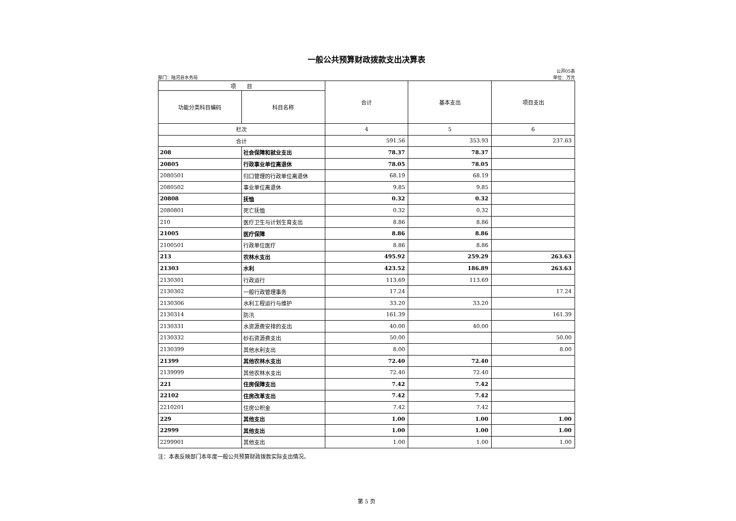一般公共预算财政拨款支出决算表
部门：陆河县水务局 公开05表
单位：万元
| 项 目 | | 合计 | 基本支出 | 项目支出 |
| --- | --- | --- | --- | --- |
| 功能分类科目编码 | 科目名称 | | | |
| 栏次 | | 4 | 5 | 6 |
| 合计 | | 591.56 | 353.93 | 237.63 |
| 208 | 社会保障和就业支出 | 78.37 | 78.37 | |
| 20805 | 行政事业单位离退休 | 78.05 | 78.05 | |
| 2080501 | 归口管理的行政单位离退休 | 68.19 | 68.19 | |
| 2080502 | 事业单位离退休 | 9.85 | 9.85 | |
| 20808 | 抚恤 | 0.32 | 0.32 | |
| 2080801 | 死亡抚恤 | 0.32 | 0.32 | |
| 210 | 医疗卫生与计划生育支出 | 8.86 | 8.86 | |
| 21005 | 医疗保障 | 8.86 | 8.86 | |
| 2100501 | 行政单位医疗 | 8.86 | 8.86 | |
| 213 | 农林水支出 | 495.92 | 259.29 | 263.63 |
| 21303 | 水利 | 423.52 | 186.89 | 263.63 |
| 2130301 | 行政运行 | 113.69 | 113.69 | |
| 2130302 | 一般行政管理事务 | 17.24 | | 17.24 |
| 2130306 | 水利工程运行与维护 | 33.20 | 33.20 | |
| 2130314 | 防汛 | 161.39 | | 161.39 |
| 2130331 | 水资源费安排的支出 | 40.00 | 40.00 | |
| 2130332 | 砂石资源费支出 | 50.00 | | 50.00 |
| 2130399 | 其他水利支出 | 8.00 | | 8.00 |
| 21399 | 其他农林水支出 | 72.40 | 72.40 | |
| 2139999 | 其他农林水支出 | 72.40 | 72.40 | |
| 221 | 住房保障支出 | 7.42 | 7.42 | |
| 22102 | 住房改革支出 | 7.42 | 7.42 | |
| 2210201 | 住房公积金 | 7.42 | 7.42 | |
| 229 | 其他支出 | 1.00 | 1.00 | 1.00 |
| 22999 | 其他支出 | 1.00 | 1.00 | 1.00 |
| 2299901 | 其他支出 | 1.00 | 1.00 | 1.00 |
注：本表反映部门本年度一般公共预算财政拨款实际支出情况。
第 5 页